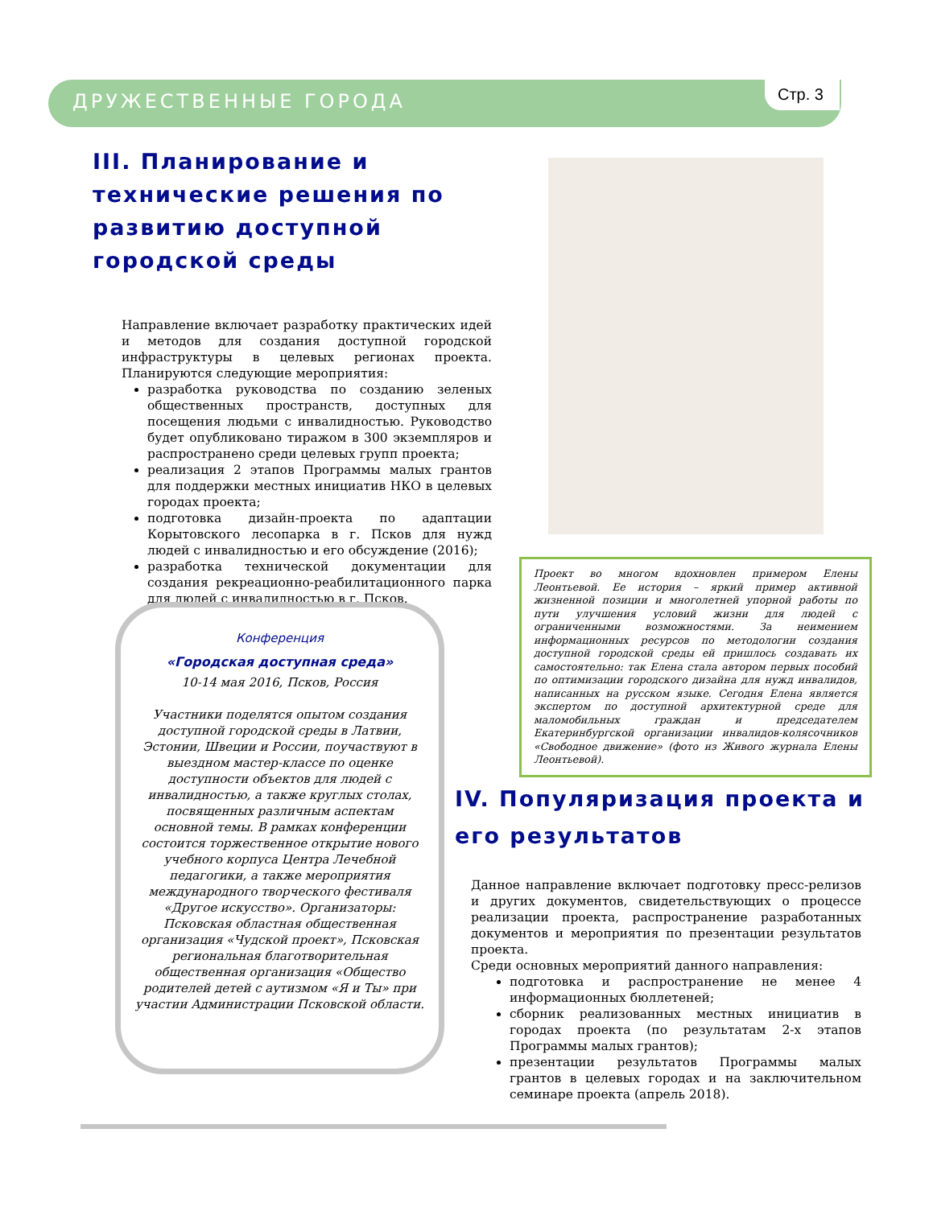ДРУЖЕСТВЕННЫЕ ГОРОДА
Стр. 3
III. Планирование и технические решения по развитию доступной городской среды
Направление включает разработку практических идей и методов для создания доступной городской инфраструктуры в целевых регионах проекта. Планируются следующие мероприятия:
разработка руководства по созданию зеленых общественных пространств, доступных для посещения людьми с инвалидностью. Руководство будет опубликовано тиражом в 300 экземпляров и распространено среди целевых групп проекта;
реализация 2 этапов Программы малых грантов для поддержки местных инициатив НКО в целевых городах проекта;
подготовка дизайн-проекта по адаптации Корытовского лесопарка в г. Псков для нужд людей с инвалидностью и его обсуждение (2016);
разработка технической документации для создания рекреационно-реабилитационного парка для людей с инвалидностью в г. Псков.
Конференция
«Городская доступная среда»
10-14 мая 2016, Псков, Россия
Участники поделятся опытом создания доступной городской среды в Латвии, Эстонии, Швеции и России, поучаствуют в выездном мастер-классе по оценке доступности объектов для людей с инвалидностью, а также круглых столах, посвященных различным аспектам основной темы. В рамках конференции состоится торжественное открытие нового учебного корпуса Центра Лечебной педагогики, а также мероприятия международного творческого фестиваля «Другое искусство». Организаторы: Псковская областная общественная организация «Чудской проект», Псковская региональная благотворительная общественная организация «Общество родителей детей с аутизмом «Я и Ты» при участии Администрации Псковской области.
Проект во многом вдохновлен примером Елены Леонтьевой. Ее история – яркий пример активной жизненной позиции и многолетней упорной работы по пути улучшения условий жизни для людей с ограниченными возможностями. За неимением информационных ресурсов по методологии создания доступной городской среды ей пришлось создавать их самостоятельно: так Елена стала автором первых пособий по оптимизации городского дизайна для нужд инвалидов, написанных на русском языке. Сегодня Елена является экспертом по доступной архитектурной среде для маломобильных граждан и председателем Екатеринбургской организации инвалидов-колясочников «Свободное движение» (фото из Живого журнала Елены Леонтьевой).
IV. Популяризация проекта и его результатов
Данное направление включает подготовку пресс-релизов и других документов, свидетельствующих о процессе реализации проекта, распространение разработанных документов и мероприятия по презентации результатов проекта.
Среди основных мероприятий данного направления:
подготовка и распространение не менее 4 информационных бюллетеней;
сборник реализованных местных инициатив в городах проекта (по результатам 2-х этапов Программы малых грантов);
презентации результатов Программы малых грантов в целевых городах и на заключительном семинаре проекта (апрель 2018).